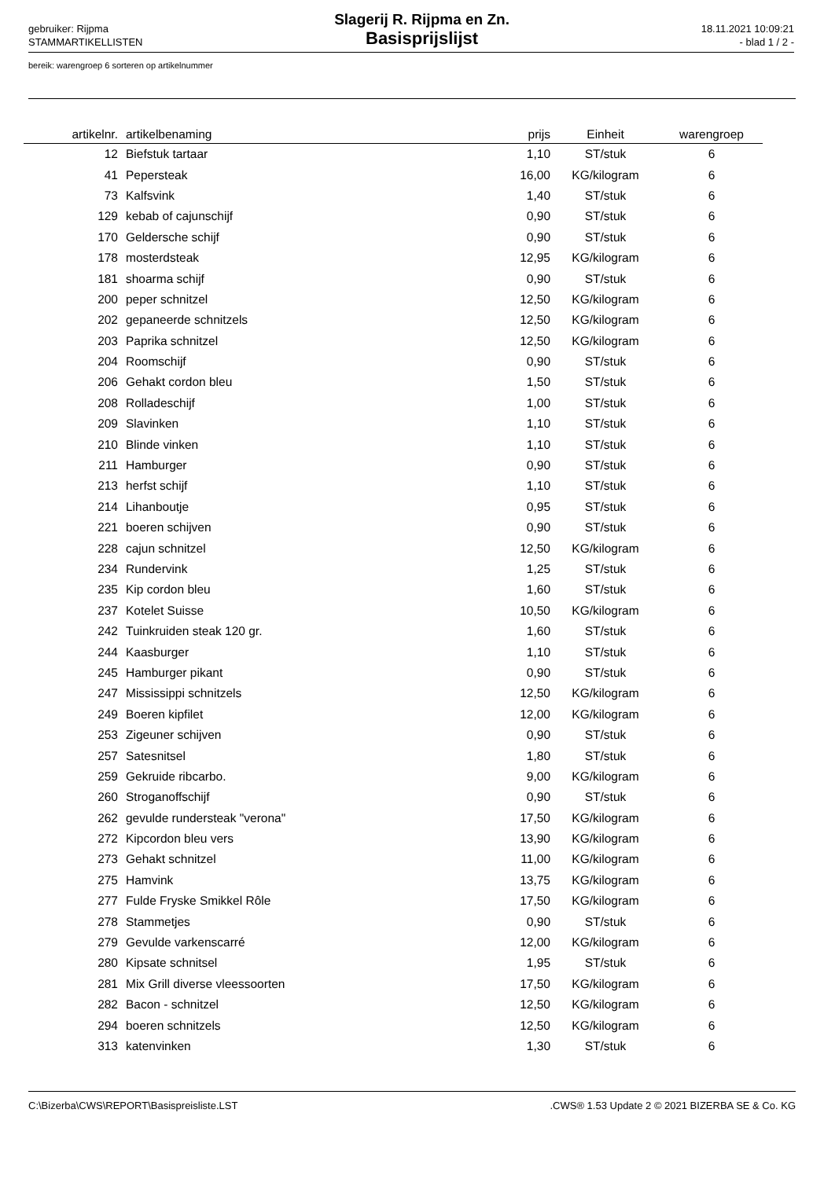gebruiker: Rijpma
STAMMARTIKELLISTEN
Slagerij R. Rijpma en Zn.
Basisprijslijst
18.11.2021 10:09:21
- blad 1 / 2 -
bereik: warengroep 6 sorteren op artikelnummer
| artikelnr. | artikelbenaming | prijs | Einheit | warengroep |
| --- | --- | --- | --- | --- |
| 12 | Biefstuk tartaar | 1,10 | ST/stuk | 6 |
| 41 | Pepersteak | 16,00 | KG/kilogram | 6 |
| 73 | Kalfsvink | 1,40 | ST/stuk | 6 |
| 129 | kebab of cajunschijf | 0,90 | ST/stuk | 6 |
| 170 | Geldersche schijf | 0,90 | ST/stuk | 6 |
| 178 | mosterdsteak | 12,95 | KG/kilogram | 6 |
| 181 | shoarma schijf | 0,90 | ST/stuk | 6 |
| 200 | peper schnitzel | 12,50 | KG/kilogram | 6 |
| 202 | gepaneerde schnitzels | 12,50 | KG/kilogram | 6 |
| 203 | Paprika schnitzel | 12,50 | KG/kilogram | 6 |
| 204 | Roomschijf | 0,90 | ST/stuk | 6 |
| 206 | Gehakt cordon bleu | 1,50 | ST/stuk | 6 |
| 208 | Rolladeschijf | 1,00 | ST/stuk | 6 |
| 209 | Slavinken | 1,10 | ST/stuk | 6 |
| 210 | Blinde vinken | 1,10 | ST/stuk | 6 |
| 211 | Hamburger | 0,90 | ST/stuk | 6 |
| 213 | herfst schijf | 1,10 | ST/stuk | 6 |
| 214 | Lihanboutje | 0,95 | ST/stuk | 6 |
| 221 | boeren schijven | 0,90 | ST/stuk | 6 |
| 228 | cajun schnitzel | 12,50 | KG/kilogram | 6 |
| 234 | Rundervink | 1,25 | ST/stuk | 6 |
| 235 | Kip cordon bleu | 1,60 | ST/stuk | 6 |
| 237 | Kotelet Suisse | 10,50 | KG/kilogram | 6 |
| 242 | Tuinkruiden steak 120 gr. | 1,60 | ST/stuk | 6 |
| 244 | Kaasburger | 1,10 | ST/stuk | 6 |
| 245 | Hamburger pikant | 0,90 | ST/stuk | 6 |
| 247 | Mississippi schnitzels | 12,50 | KG/kilogram | 6 |
| 249 | Boeren kipfilet | 12,00 | KG/kilogram | 6 |
| 253 | Zigeuner schijven | 0,90 | ST/stuk | 6 |
| 257 | Satesnitsel | 1,80 | ST/stuk | 6 |
| 259 | Gekruide ribcarbo. | 9,00 | KG/kilogram | 6 |
| 260 | Stroganoffschijf | 0,90 | ST/stuk | 6 |
| 262 | gevulde rundersteak "verona" | 17,50 | KG/kilogram | 6 |
| 272 | Kipcordon bleu vers | 13,90 | KG/kilogram | 6 |
| 273 | Gehakt schnitzel | 11,00 | KG/kilogram | 6 |
| 275 | Hamvink | 13,75 | KG/kilogram | 6 |
| 277 | Fulde Fryske Smikkel Rôle | 17,50 | KG/kilogram | 6 |
| 278 | Stammetjes | 0,90 | ST/stuk | 6 |
| 279 | Gevulde varkenscarré | 12,00 | KG/kilogram | 6 |
| 280 | Kipsate schnitsel | 1,95 | ST/stuk | 6 |
| 281 | Mix Grill diverse vleessoorten | 17,50 | KG/kilogram | 6 |
| 282 | Bacon - schnitzel | 12,50 | KG/kilogram | 6 |
| 294 | boeren schnitzels | 12,50 | KG/kilogram | 6 |
| 313 | katenvinken | 1,30 | ST/stuk | 6 |
C:\Bizerba\CWS\REPORT\Basispreisliste.LST .CWS® 1.53 Update 2 © 2021 BIZERBA SE & Co. KG